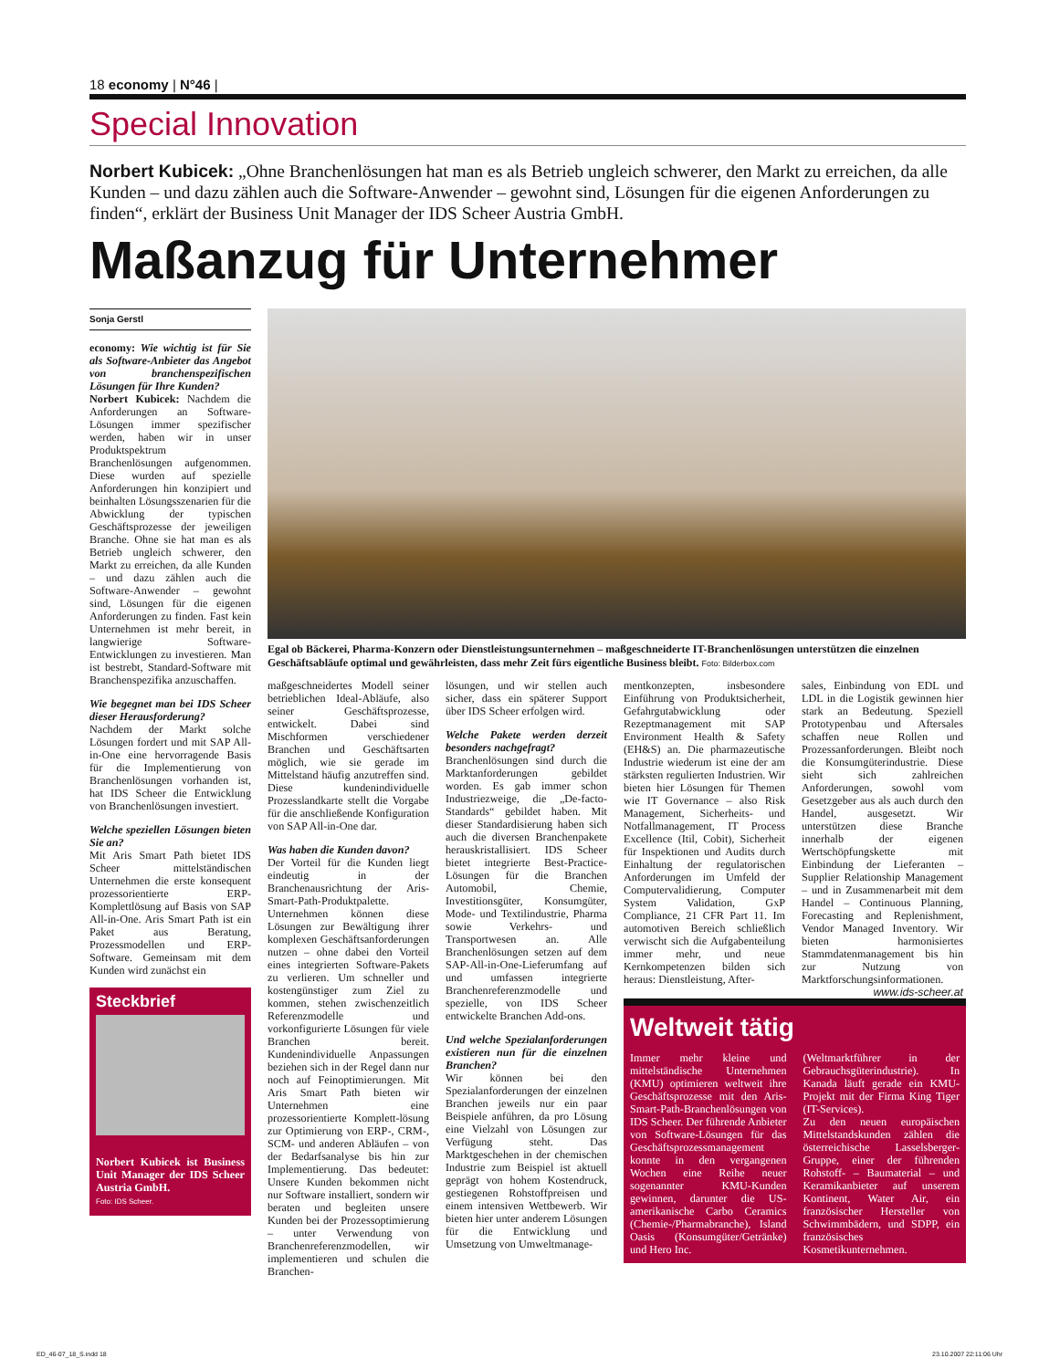18 economy | N°46 |
Special Innovation
Norbert Kubicek: „Ohne Branchenlösungen hat man es als Betrieb ungleich schwerer, den Markt zu erreichen, da alle Kunden – und dazu zählen auch die Software-Anwender – gewohnt sind, Lösungen für die eigenen Anforderungen zu finden“, erklärt der Business Unit Manager der IDS Scheer Austria GmbH.
Maßanzug für Unternehmer
Sonja Gerstl
economy: Wie wichtig ist für Sie als Software-Anbieter das Angebot von branchenspezifischen Lösungen für Ihre Kunden?
Norbert Kubicek: Nachdem die Anforderungen an Software-Lösungen immer spezifischer werden, haben wir in unser Produktspektrum Branchenlösungen aufgenommen. Diese wurden auf spezielle Anforderungen hin konzipiert und beinhalten Lösungsszenarien für die Abwicklung der typischen Geschäftsprozesse der jeweiligen Branche. Ohne sie hat man es als Betrieb ungleich schwerer, den Markt zu erreichen, da alle Kunden – und dazu zählen auch die Software-Anwender – gewohnt sind, Lösungen für die eigenen Anforderungen zu finden. Fast kein Unternehmen ist mehr bereit, in langwierige Software-Entwicklungen zu investieren. Man ist bestrebt, Standard-Software mit Branchenspezifika anzuschaffen.
Wie begegnet man bei IDS Scheer dieser Herausforderung?
Nachdem der Markt solche Lösungen fordert und mit SAP All-in-One eine hervorragende Basis für die Implementierung von Branchenlösungen vorhanden ist, hat IDS Scheer die Entwicklung von Branchenlösungen investiert.
Welche speziellen Lösungen bieten Sie an?
Mit Aris Smart Path bietet IDS Scheer mittelständischen Unternehmen die erste konsequent prozessorientierte ERP-Komplettlösung auf Basis von SAP All-in-One. Aris Smart Path ist ein Paket aus Beratung, Prozessmodellen und ERP-Software. Gemeinsam mit dem Kunden wird zunächst ein
Steckbrief
Norbert Kubicek ist Business Unit Manager der IDS Scheer Austria GmbH.
Foto: IDS Scheer.
Egal ob Bäckerei, Pharma-Konzern oder Dienstleistungsunternehmen – maßgeschneiderte IT-Branchenlösungen unterstützen die einzelnen Geschäftsabläufe optimal und gewährleisten, dass mehr Zeit fürs eigentliche Business bleibt. Foto: Bilderbox.com
maßgeschneidertes Modell seiner betrieblichen Ideal-Abläufe, also seiner Geschäftsprozesse, entwickelt. Dabei sind Mischformen verschiedener Branchen und Geschäftsarten möglich, wie sie gerade im Mittelstand häufig anzutreffen sind. Diese kundenindividuelle Prozesslandkarte stellt die Vorgabe für die anschließende Konfiguration von SAP All-in-One dar.
Was haben die Kunden davon?
Der Vorteil für die Kunden liegt eindeutig in der Branchenausrichtung der Aris-Smart-Path-Produktpalette. Unternehmen können diese Lösungen zur Bewältigung ihrer komplexen Geschäftsanforderungen nutzen – ohne dabei den Vorteil eines integrierten Software-Pakets zu verlieren. Um schneller und kostengünstiger zum Ziel zu kommen, stehen zwischenzeitlich Referenzmodelle und vorkonfigurierte Lösungen für viele Branchen bereit. Kundenindividuelle Anpassungen beziehen sich in der Regel dann nur noch auf Feinoptimierungen. Mit Aris Smart Path bieten wir Unternehmen eine prozessorientierte Komplett-lösung zur Optimierung von ERP-, CRM-, SCM- und anderen Abläufen – von der Bedarfsanalyse bis hin zur Implementierung. Das bedeutet: Unsere Kunden bekommen nicht nur Software installiert, sondern wir beraten und begleiten unsere Kunden bei der Prozessoptimierung – unter Verwendung von Branchenreferenzmodellen, wir implementieren und schulen die Branchen-
lösungen, und wir stellen auch sicher, dass ein späterer Support über IDS Scheer erfolgen wird.
Welche Pakete werden derzeit besonders nachgefragt?
Branchenlösungen sind durch die Marktanforderungen gebildet worden. Es gab immer schon Industriezweige, die „De-facto-Standards“ gebildet haben. Mit dieser Standardisierung haben sich auch die diversen Branchenpakete herauskristallisiert. IDS Scheer bietet integrierte Best-Practice-Lösungen für die Branchen Automobil, Chemie, Investitionsgüter, Konsumgüter, Mode- und Textilindustrie, Pharma sowie Verkehrs- und Transportwesen an. Alle Branchenlösungen setzen auf dem SAP-All-in-One-Lieferumfang auf und umfassen integrierte Branchenreferenzmodelle und spezielle, von IDS Scheer entwickelte Branchen Add-ons.
Und welche Spezialanforderungen existieren nun für die einzelnen Branchen?
Wir können bei den Spezialanforderungen der einzelnen Branchen jeweils nur ein paar Beispiele anführen, da pro Lösung eine Vielzahl von Lösungen zur Verfügung steht. Das Marktgeschehen in der chemischen Industrie zum Beispiel ist aktuell geprägt von hohem Kostendruck, gestiegenen Rohstoffpreisen und einem intensiven Wettbewerb. Wir bieten hier unter anderem Lösungen für die Entwicklung und Umsetzung von Umweltmanage-
mentkonzepten, insbesondere Einführung von Produktsicherheit, Gefahrgutabwicklung oder Rezeptmanagement mit SAP Environment Health & Safety (EH&S) an. Die pharmazeutische Industrie wiederum ist eine der am stärksten regulierten Industrien. Wir bieten hier Lösungen für Themen wie IT Governance – also Risk Management, Sicherheits- und Notfallmanagement, IT Process Excellence (Itil, Cobit), Sicherheit für Inspektionen und Audits durch Einhaltung der regulatorischen Anforderungen im Umfeld der Computervalidierung, Computer System Validation, GxP Compliance, 21 CFR Part 11. Im automotiven Bereich schließlich verwischt sich die Aufgabenteilung immer mehr, und neue Kernkompetenzen bilden sich heraus: Dienstleistung, After-
sales, Einbindung von EDL und LDL in die Logistik gewinnen hier stark an Bedeutung. Speziell Prototypenbau und Aftersales schaffen neue Rollen und Prozessanforderungen. Bleibt noch die Konsumgüterindustrie. Diese sieht sich zahlreichen Anforderungen, sowohl vom Gesetzgeber aus als auch durch den Handel, ausgesetzt. Wir unterstützen diese Branche innerhalb der eigenen Wertschöpfungskette mit Einbindung der Lieferanten – Supplier Relationship Management – und in Zusammenarbeit mit dem Handel – Continuous Planning, Forecasting and Replenishment, Vendor Managed Inventory. Wir bieten harmonisiertes Stammdatenmanagement bis hin zur Nutzung von Marktforschungsinformationen.
www.ids-scheer.at
Weltweit tätig
Immer mehr kleine und mittelständische Unternehmen (KMU) optimieren weltweit ihre Geschäftsprozesse mit den Aris-Smart-Path-Branchenlösungen von IDS Scheer. Der führende Anbieter von Software-Lösungen für das Geschäftsprozessmanagement konnte in den vergangenen Wochen eine Reihe neuer sogenannter KMU-Kunden gewinnen, darunter die US-amerikanische Carbo Ceramics (Chemie-/Pharmabranche), Island Oasis (Konsumgüter/Getränke) und Hero Inc.
(Weltmarktführer in der Gebrauchsgüterindustrie). In Kanada läuft gerade ein KMU-Projekt mit der Firma King Tiger (IT-Services).
Zu den neuen europäischen Mittelstandskunden zählen die österreichische Lasselsberger-Gruppe, einer der führenden Rohstoff- – Baumaterial – und Keramikanbieter auf unserem Kontinent, Water Air, ein französischer Hersteller von Schwimmbädern, und SDPP, ein französisches Kosmetikunternehmen.
ED_46-07_18_S.indd 18 23.10.2007 22:11:06 Uhr